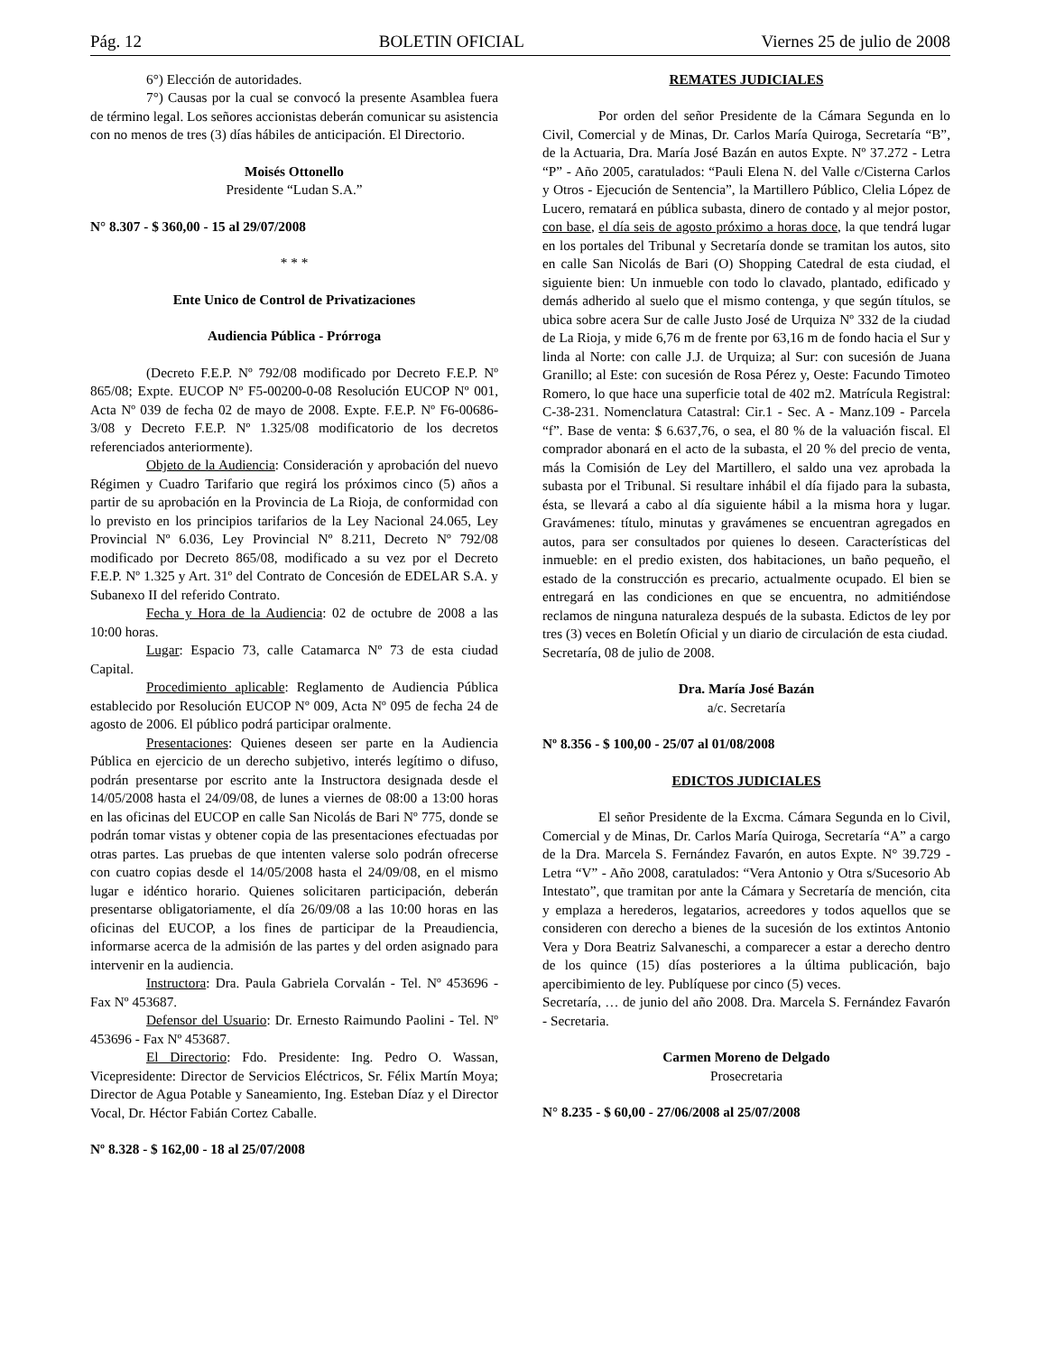Pág. 12 BOLETIN OFICIAL Viernes 25 de julio de 2008
6°) Elección de autoridades.
7°) Causas por la cual se convocó la presente Asamblea fuera de término legal. Los señores accionistas deberán comunicar su asistencia con no menos de tres (3) días hábiles de anticipación. El Directorio.
Moisés Ottonello
Presidente “Ludan S.A.”
N° 8.307 - $ 360,00 - 15 al 29/07/2008
* * *
Ente Unico de Control de Privatizaciones
Audiencia Pública - Prórroga
(Decreto F.E.P. Nº 792/08 modificado por Decreto F.E.P. Nº 865/08; Expte. EUCOP Nº F5-00200-0-08 Resolución EUCOP Nº 001, Acta Nº 039 de fecha 02 de mayo de 2008. Expte. F.E.P. Nº F6-00686-3/08 y Decreto F.E.P. Nº 1.325/08 modificatorio de los decretos referenciados anteriormente).
Objeto de la Audiencia: Consideración y aprobación del nuevo Régimen y Cuadro Tarifario que regirá los próximos cinco (5) años a partir de su aprobación en la Provincia de La Rioja, de conformidad con lo previsto en los principios tarifarios de la Ley Nacional 24.065, Ley Provincial Nº 6.036, Ley Provincial Nº 8.211, Decreto Nº 792/08 modificado por Decreto 865/08, modificado a su vez por el Decreto F.E.P. Nº 1.325 y Art. 31º del Contrato de Concesión de EDELAR S.A. y Subanexo II del referido Contrato.
Fecha y Hora de la Audiencia: 02 de octubre de 2008 a las 10:00 horas.
Lugar: Espacio 73, calle Catamarca Nº 73 de esta ciudad Capital.
Procedimiento aplicable: Reglamento de Audiencia Pública establecido por Resolución EUCOP Nº 009, Acta Nº 095 de fecha 24 de agosto de 2006. El público podrá participar oralmente.
Presentaciones: Quienes deseen ser parte en la Audiencia Pública en ejercicio de un derecho subjetivo, interés legítimo o difuso, podrán presentarse por escrito ante la Instructora designada desde el 14/05/2008 hasta el 24/09/08, de lunes a viernes de 08:00 a 13:00 horas en las oficinas del EUCOP en calle San Nicolás de Bari Nº 775, donde se podrán tomar vistas y obtener copia de las presentaciones efectuadas por otras partes. Las pruebas de que intenten valerse solo podrán ofrecerse con cuatro copias desde el 14/05/2008 hasta el 24/09/08, en el mismo lugar e idéntico horario. Quienes solicitaren participación, deberán presentarse obligatoriamente, el día 26/09/08 a las 10:00 horas en las oficinas del EUCOP, a los fines de participar de la Preaudiencia, informarse acerca de la admisión de las partes y del orden asignado para intervenir en la audiencia.
Instructora: Dra. Paula Gabriela Corvalán - Tel. Nº 453696 - Fax Nº 453687.
Defensor del Usuario: Dr. Ernesto Raimundo Paolini - Tel. Nº 453696 - Fax Nº 453687.
El Directorio: Fdo. Presidente: Ing. Pedro O. Wassan, Vicepresidente: Director de Servicios Eléctricos, Sr. Félix Martín Moya; Director de Agua Potable y Saneamiento, Ing. Esteban Díaz y el Director Vocal, Dr. Héctor Fabián Cortez Caballe.
Nº 8.328 - $ 162,00 - 18 al 25/07/2008
REMATES JUDICIALES
Por orden del señor Presidente de la Cámara Segunda en lo Civil, Comercial y de Minas, Dr. Carlos María Quiroga, Secretaría “B”, de la Actuaria, Dra. María José Bazán en autos Expte. Nº 37.272 - Letra “P” - Año 2005, caratulados: “Pauli Elena N. del Valle c/Cisterna Carlos y Otros - Ejecución de Sentencia”, la Martillero Público, Clelia López de Lucero, rematará en pública subasta, dinero de contado y al mejor postor, con base, el día seis de agosto próximo a horas doce, la que tendrá lugar en los portales del Tribunal y Secretaría donde se tramitan los autos, sito en calle San Nicolás de Bari (O) Shopping Catedral de esta ciudad, el siguiente bien: Un inmueble con todo lo clavado, plantado, edificado y demás adherido al suelo que el mismo contenga, y que según títulos, se ubica sobre acera Sur de calle Justo José de Urquiza Nº 332 de la ciudad de La Rioja, y mide 6,76 m de frente por 63,16 m de fondo hacia el Sur y linda al Norte: con calle J.J. de Urquiza; al Sur: con sucesión de Juana Granillo; al Este: con sucesión de Rosa Pérez y, Oeste: Facundo Timoteo Romero, lo que hace una superficie total de 402 m2. Matrícula Registral: C-38-231. Nomenclatura Catastral: Cir.1 - Sec. A - Manz.109 - Parcela “f”. Base de venta: $ 6.637,76, o sea, el 80 % de la valuación fiscal. El comprador abonará en el acto de la subasta, el 20 % del precio de venta, más la Comisión de Ley del Martillero, el saldo una vez aprobada la subasta por el Tribunal. Si resultare inhábil el día fijado para la subasta, ésta, se llevará a cabo al día siguiente hábil a la misma hora y lugar. Gravámenes: título, minutas y gravámenes se encuentran agregados en autos, para ser consultados por quienes lo deseen. Características del inmueble: en el predio existen, dos habitaciones, un baño pequeño, el estado de la construcción es precario, actualmente ocupado. El bien se entregará en las condiciones en que se encuentra, no admitiéndose reclamos de ninguna naturaleza después de la subasta. Edictos de ley por tres (3) veces en Boletín Oficial y un diario de circulación de esta ciudad.
Secretaría, 08 de julio de 2008.
Dra. María José Bazán
a/c. Secretaría
Nº 8.356 - $ 100,00 - 25/07 al 01/08/2008
EDICTOS JUDICIALES
El señor Presidente de la Excma. Cámara Segunda en lo Civil, Comercial y de Minas, Dr. Carlos María Quiroga, Secretaría “A” a cargo de la Dra. Marcela S. Fernández Favarón, en autos Expte. N° 39.729 - Letra “V” - Año 2008, caratulados: “Vera Antonio y Otra s/Sucesorio Ab Intestato”, que tramitan por ante la Cámara y Secretaría de mención, cita y emplaza a herederos, legatarios, acreedores y todos aquellos que se consideren con derecho a bienes de la sucesión de los extintos Antonio Vera y Dora Beatriz Salvaneschi, a comparecer a estar a derecho dentro de los quince (15) días posteriores a la última publicación, bajo apercibimiento de ley. Publíquese por cinco (5) veces.
Secretaría, … de junio del año 2008. Dra. Marcela S. Fernández Favarón - Secretaria.
Carmen Moreno de Delgado
Prosecretaria
N° 8.235 - $ 60,00 - 27/06/2008 al 25/07/2008